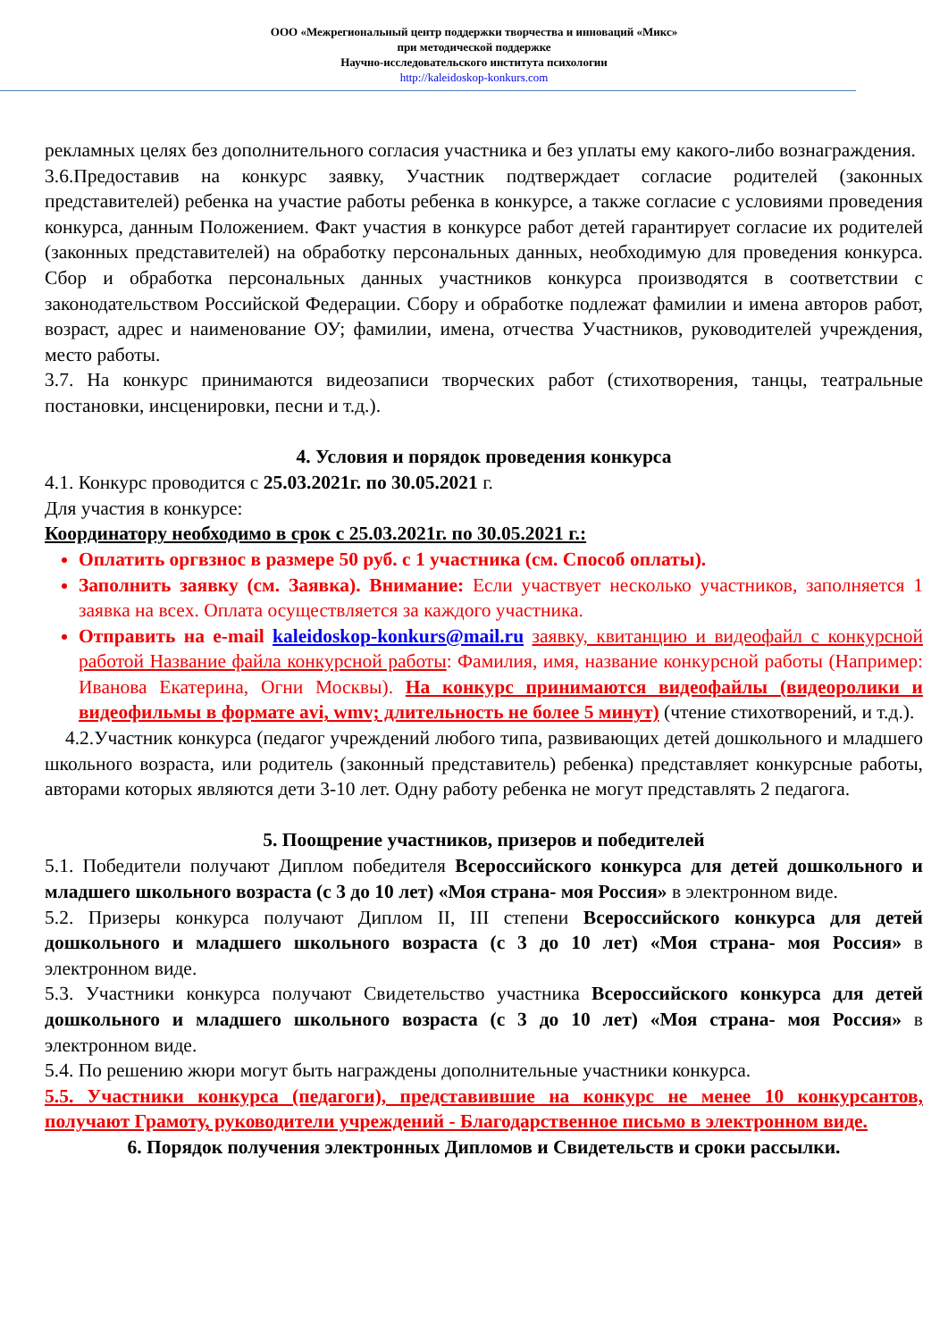ООО «Межрегиональный центр поддержки творчества и инноваций «Микс»
при методической поддержке
Научно-исследовательского института психологии
http://kaleidoskop-konkurs.com
рекламных целях без дополнительного согласия участника и без уплаты ему какого-либо вознаграждения.
3.6.Предоставив на конкурс заявку, Участник подтверждает согласие родителей (законных представителей) ребенка на участие работы ребенка в конкурсе, а также согласие с условиями проведения конкурса, данным Положением. Факт участия в конкурсе работ детей гарантирует согласие их родителей (законных представителей) на обработку персональных данных, необходимую для проведения конкурса. Сбор и обработка персональных данных участников конкурса производятся в соответствии с законодательством Российской Федерации. Сбору и обработке подлежат фамилии и имена авторов работ, возраст, адрес и наименование ОУ; фамилии, имена, отчества Участников, руководителей учреждения, место работы.
3.7. На конкурс принимаются видеозаписи творческих работ (стихотворения, танцы, театральные постановки, инсценировки, песни и т.д.).
4. Условия и порядок проведения конкурса
4.1. Конкурс проводится с 25.03.2021г. по 30.05.2021 г.
Для участия в конкурсе:
Координатору необходимо в срок с 25.03.2021г. по 30.05.2021 г.:
Оплатить оргвзнос в размере 50 руб. с 1 участника (см. Способ оплаты).
Заполнить заявку (см. Заявка). Внимание: Если участвует несколько участников, заполняется 1 заявка на всех. Оплата осуществляется за каждого участника.
Отправить на e-mail kaleidoskop-konkurs@mail.ru заявку, квитанцию и видеофайл с конкурсной работой Название файла конкурсной работы: Фамилия, имя, название конкурсной работы (Например: Иванова Екатерина, Огни Москвы). На конкурс принимаются видеофайлы (видеоролики и видеофильмы в формате avi, wmv; длительность не более 5 минут) (чтение стихотворений, и т.д.).
4.2.Участник конкурса (педагог учреждений любого типа, развивающих детей дошкольного и младшего школьного возраста, или родитель (законный представитель) ребенка) представляет конкурсные работы, авторами которых являются дети 3-10 лет. Одну работу ребенка не могут представлять 2 педагога.
5. Поощрение участников, призеров и победителей
5.1. Победители получают Диплом победителя Всероссийского конкурса для детей дошкольного и младшего школьного возраста (с 3 до 10 лет) «Моя страна- моя Россия» в электронном виде.
5.2. Призеры конкурса получают Диплом II, III степени Всероссийского конкурса для детей дошкольного и младшего школьного возраста (с 3 до 10 лет) «Моя страна- моя Россия» в электронном виде.
5.3. Участники конкурса получают Свидетельство участника Всероссийского конкурса для детей дошкольного и младшего школьного возраста (с 3 до 10 лет) «Моя страна- моя Россия» в электронном виде.
5.4. По решению жюри могут быть награждены дополнительные участники конкурса.
5.5. Участники конкурса (педагоги), представившие на конкурс не менее 10 конкурсантов, получают Грамоту, руководители учреждений - Благодарственное письмо в электронном виде.
6. Порядок получения электронных Дипломов и Свидетельств и сроки рассылки.